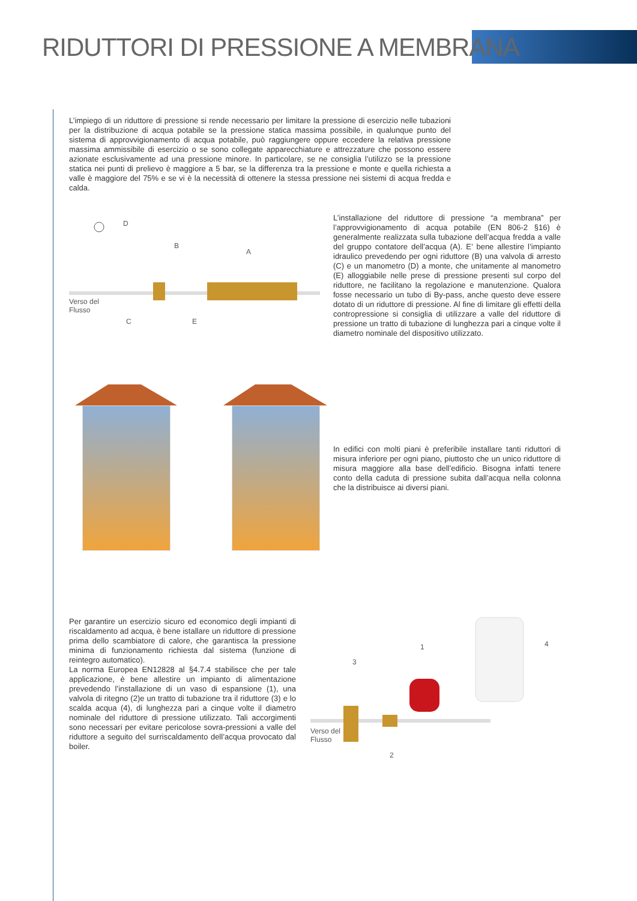RIDUTTORI DI PRESSIONE A MEMBRANA
L’impiego di un riduttore di pressione si rende necessario per limitare la pressione di esercizio nelle tubazioni per la distribuzione di acqua potabile se la pressione statica massima possibile, in qualunque punto del sistema di approvvigionamento di acqua potabile, può raggiungere oppure eccedere la relativa pressione massima ammissibile di esercizio o se sono collegate apparecchiature e attrezzature che possono essere azionate esclusivamente ad una pressione minore. In particolare, se ne consiglia l’utilizzo se la pressione statica nei punti di prelievo è maggiore a 5 bar, se la differenza tra la pressione e monte e quella richiesta a valle è maggiore del 75% e se vi è la necessità di ottenere la stessa pressione nei sistemi di acqua fredda e calda.
Verso del
Flusso
D
B
A
C E
L’installazione del riduttore di pressione “a membrana” per l’approvvigionamento di acqua potabile (EN 806-2 §16) è generalmente realizzata sulla tubazione dell’acqua fredda a valle del gruppo contatore dell’acqua (A). E’ bene allestire l’impianto idraulico prevedendo per ogni riduttore (B) una valvola di arresto (C) e un manometro (D) a monte, che unitamente al manometro (E) alloggiabile nelle prese di pressione presenti sul corpo del riduttore, ne facilitano la regolazione e manutenzione. Qualora fosse necessario un tubo di By-pass, anche questo deve essere dotato di un riduttore di pressione. Al fine di limitare gli effetti della contropressione si consiglia di utilizzare a valle del riduttore di pressione un tratto di tubazione di lunghezza pari a cinque volte il diametro nominale del dispositivo utilizzato.
In edifici con molti piani è preferibile installare tanti riduttori di misura inferiore per ogni piano, piuttosto che un unico riduttore di misura maggiore alla base dell’edificio. Bisogna infatti tenere conto della caduta di pressione subita dall’acqua nella colonna che la distribuisce ai diversi piani.
Per garantire un esercizio sicuro ed economico degli impianti di riscaldamento ad acqua, è bene istallare un riduttore di pressione prima dello scambiatore di calore, che garantisca la pressione minima di funzionamento richiesta dal sistema (funzione di reintegro automatico).
La norma Europea EN12828 al §4.7.4 stabilisce che per tale applicazione, è bene allestire un impianto di alimentazione prevedendo l’installazione di un vaso di espansione (1), una valvola di ritegno (2)e un tratto di tubazione tra il riduttore (3) e lo scalda acqua (4), di lunghezza pari a cinque volte il diametro nominale del riduttore di pressione utilizzato. Tali accorgimenti sono necessari per evitare pericolose sovra-pressioni a valle del riduttore a seguito del surriscaldamento dell’acqua provocato dal boiler.
1
3
4
2
Verso del
Flusso